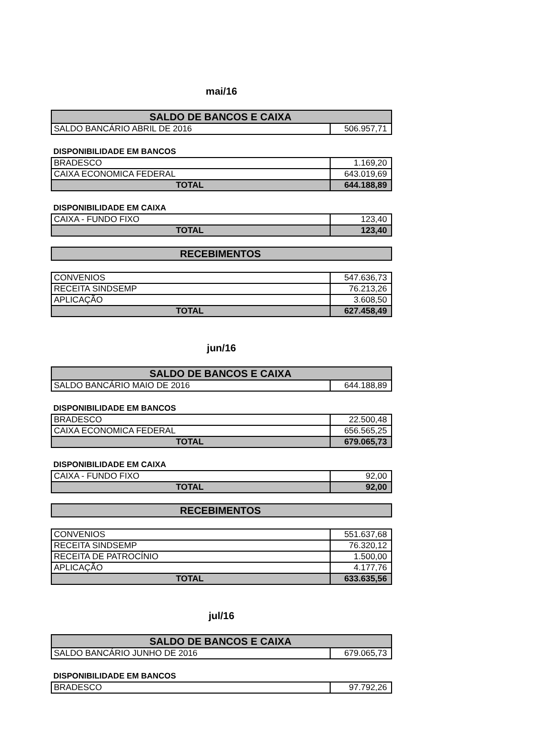mai/16
| SALDO DE BANCOS E CAIXA | |
| --- | --- |
| SALDO BANCÁRIO ABRIL DE 2016 | 506.957,71 |
DISPONIBILIDADE EM BANCOS
| BRADESCO | 1.169,20 |
| CAIXA ECONOMICA FEDERAL | 643.019,69 |
| TOTAL | 644.188,89 |
DISPONIBILIDADE EM CAIXA
| CAIXA - FUNDO FIXO | 123,40 |
| TOTAL | 123,40 |
| RECEBIMENTOS |
| --- |
| CONVENIOS | 547.636,73 |
| RECEITA SINDSEMP | 76.213,26 |
| APLICAÇÃO | 3.608,50 |
| TOTAL | 627.458,49 |
jun/16
| SALDO DE BANCOS E CAIXA | |
| --- | --- |
| SALDO BANCÁRIO MAIO DE 2016 | 644.188,89 |
DISPONIBILIDADE EM BANCOS
| BRADESCO | 22.500,48 |
| CAIXA ECONOMICA FEDERAL | 656.565,25 |
| TOTAL | 679.065,73 |
DISPONIBILIDADE EM CAIXA
| CAIXA - FUNDO FIXO | 92,00 |
| TOTAL | 92,00 |
| RECEBIMENTOS |
| --- |
| CONVENIOS | 551.637,68 |
| RECEITA SINDSEMP | 76.320,12 |
| RECEITA DE PATROCÍNIO | 1.500,00 |
| APLICAÇÃO | 4.177,76 |
| TOTAL | 633.635,56 |
jul/16
| SALDO DE BANCOS E CAIXA | |
| --- | --- |
| SALDO BANCÁRIO JUNHO DE 2016 | 679.065,73 |
DISPONIBILIDADE EM BANCOS
| BRADESCO | 97.792,26 |